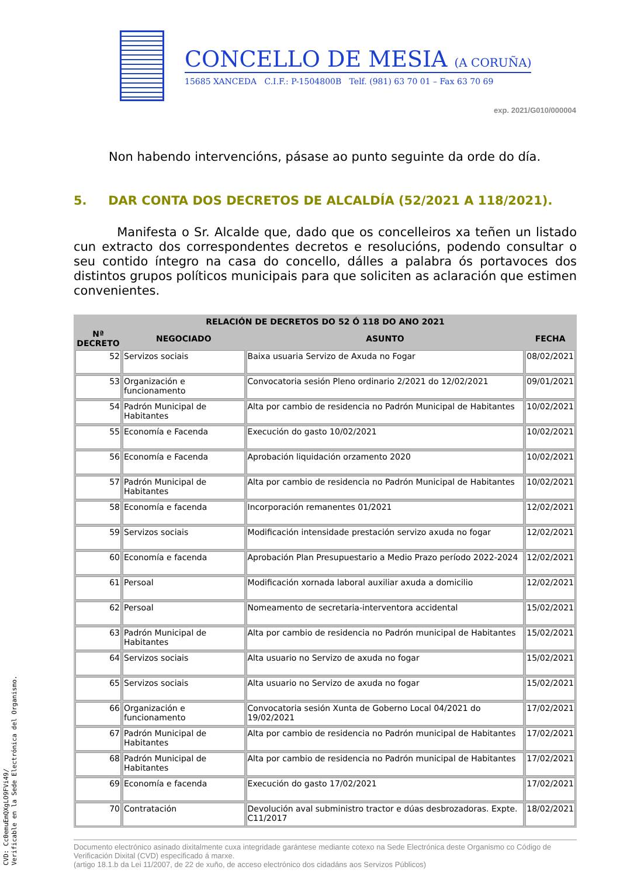CONCELLO DE MESIA (A CORUÑA)
15685 XANCEDA C.I.F.: P-1504800B Telf. (981) 63 70 01 – Fax 63 70 69
exp. 2021/G010/000004
Non habendo intervencións, pásase ao punto seguinte da orde do día.
5. DAR CONTA DOS DECRETOS DE ALCALDÍA (52/2021 A 118/2021).
Manifesta o Sr. Alcalde que, dado que os concelleiros xa teñen un listado cun extracto dos correspondentes decretos e resolucións, podendo consultar o seu contido íntegro na casa do concello, dálles a palabra ós portavoces dos distintos grupos políticos municipais para que soliciten as aclaración que estimen convenientes.
| RELACIÓN DE DECRETOS DO 52 Ó 118 DO ANO 2021 | | | |
| --- | --- | --- | --- |
| Nª DECRETO | NEGOCIADO | ASUNTO | FECHA |
| 52 | Servizos sociais | Baixa usuaria Servizo de Axuda no Fogar | 08/02/2021 |
| 53 | Organización e funcionamento | Convocatoria sesión Pleno ordinario 2/2021 do 12/02/2021 | 09/01/2021 |
| 54 | Padrón Municipal de Habitantes | Alta por cambio de residencia no Padrón Municipal de Habitantes | 10/02/2021 |
| 55 | Economía e Facenda | Execución do gasto 10/02/2021 | 10/02/2021 |
| 56 | Economía e Facenda | Aprobación liquidación orzamento 2020 | 10/02/2021 |
| 57 | Padrón Municipal de Habitantes | Alta por cambio de residencia no Padrón Municipal de Habitantes | 10/02/2021 |
| 58 | Economía e facenda | Incorporación remanentes 01/2021 | 12/02/2021 |
| 59 | Servizos sociais | Modificación intensidade prestación servizo axuda no fogar | 12/02/2021 |
| 60 | Economía e facenda | Aprobación Plan Presupuestario a Medio Prazo período 2022-2024 | 12/02/2021 |
| 61 | Persoal | Modificación xornada laboral auxiliar axuda a domicilio | 12/02/2021 |
| 62 | Persoal | Nomeamento de secretaria-interventora accidental | 15/02/2021 |
| 63 | Padrón Municipal de Habitantes | Alta por cambio de residencia no Padrón municipal de Habitantes | 15/02/2021 |
| 64 | Servizos sociais | Alta usuario no Servizo de axuda no fogar | 15/02/2021 |
| 65 | Servizos sociais | Alta usuario no Servizo de axuda no fogar | 15/02/2021 |
| 66 | Organización e funcionamento | Convocatoria sesión Xunta de Goberno Local 04/2021 do 19/02/2021 | 17/02/2021 |
| 67 | Padrón Municipal de Habitantes | Alta por cambio de residencia no Padrón municipal de Habitantes | 17/02/2021 |
| 68 | Padrón Municipal de Habitantes | Alta por cambio de residencia no Padrón municipal de Habitantes | 17/02/2021 |
| 69 | Economía e facenda | Execución do gasto 17/02/2021 | 17/02/2021 |
| 70 | Contratación | Devolución aval subministro tractor e dúas desbrozadoras. Expte. C11/2017 | 18/02/2021 |
Documento electrónico asinado dixitalmente cuxa integridade garántese mediante cotexo na Sede Electrónica deste Organismo co Código de Verificación Dixital (CVD) especificado á marxe.
(artigo 18.1.b da Lei 11/2007, de 22 de xuño, de acceso electrónico dos cidadáns aos Servizos Públicos)
CVD: Cc0emuEmQXgLO9FVi49/
Verificable en la Sede Electrónica del Organismo.